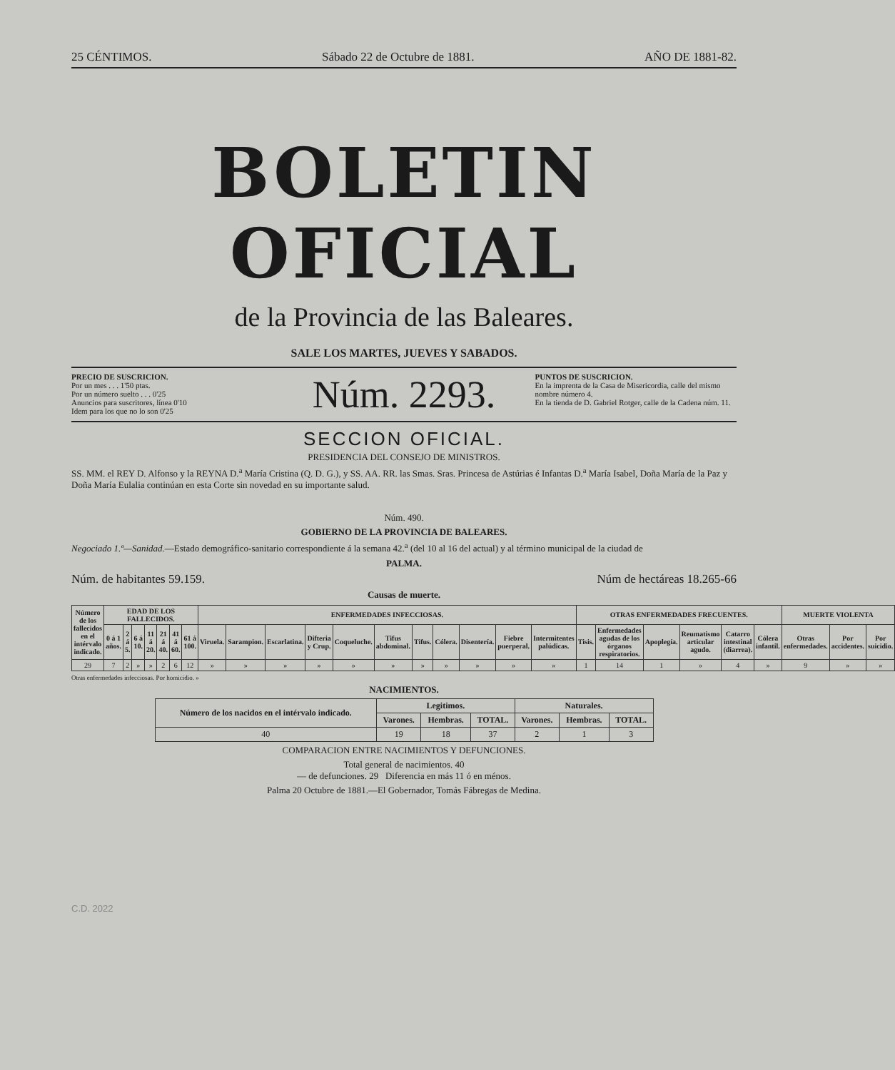25 CÉNTIMOS. Sábado 22 de Octubre de 1881. AÑO DE 1881-82.
BOLETIN OFICIAL
de la Provincia de las Baleares.
SALE LOS MARTES, JUEVES Y SABADOS.
PRECIO DE SUSCRICION.
Por un mes . . . 1'50 ptas.
Por un número suelto . . . 0'25
Anuncios para suscritores, línea 0'10
Idem para los que no lo son 0'25
Núm. 2293. PUNTOS DE SUSCRICION.
En la imprenta de la Casa de Misericordia, calle del mismo nombre número 4.
En la tienda de D. Gabriel Rotger, calle de la Cadena núm. 11.
SECCION OFICIAL.
PRESIDENCIA DEL CONSEJO DE MINISTROS.
SS. MM. el REY D. Alfonso y la REYNA D.<sup>a</sup> María Cristina (Q. D. G.), y SS. AA. RR. las Smas. Sras. Princesa de Astúrias é Infantas D.<sup>a</sup> María Isabel, Doña María de la Paz y Doña María Eulalia continúan en esta Corte sin novedad en su importante salud.
Núm. 490.
GOBIERNO DE LA PROVINCIA DE BALEARES.
Negociado 1.º—Sanidad.—Estado demográfico-sanitario correspondiente á la semana 42.<sup>a</sup> (del 10 al 16 del actual) y al término municipal de la ciudad de
PALMA.
Núm. de habitantes 59.159. Núm de hectáreas 18.265-66
Causas de muerte.
| Número de los fallecidos en el intérvalo indicado. | EDAD DE LOS FALLECIDOS. | | | | | | | ENFERMEDADES INFECCIOSAS. | | | | | | | | | | | OTRAS ENFERMEDADES FRECUENTES. | | | | | | MUERTE VIOLENTA | | |
| --- | --- | --- | --- | --- | --- | --- | --- | --- | --- | --- | --- | --- | --- | --- | --- | --- | --- | --- | --- | --- | --- | --- | --- | --- | --- | --- | --- |
| | 0 á 1 años. | 2 á 5. | 6 á 10. | 11 á 20. | 21 á 40. | 41 á 60. | 61 á 100. | Viruela. | Sarampion. | Escarlatina. | Difteria y Crup. | Coqueluche. | Tifus abdominal. | Tifus. | Cólera. | Disentería. | Fiebre puerperal. | Intermitentes palúdicas. | Tisis. | Enfermedades agudas de los órganos respiratorios. | Apoplegía. | Reumatismo articular agudo. | Catarro intestinal (diarrea). | Cólera infantil. | Otras enfermedades. | Por accidentes. | Por suicidio. |
| 29 | 7 | 2 | » | » | 2 | 6 | 12 | » | » | » | » | » | » | » | » | » | » | » | 1 | 14 | 1 | » | 4 | » | 9 | » | » |
Otras enfermedades infecciosas. Por homicidio. »
NACIMIENTOS.
| Número de los nacidos en el intérvalo indicado. | Legitimos. | | | Naturales. | | |
| --- | --- | --- | --- | --- | --- | --- |
| | Varones. | Hembras. | TOTAL. | Varones. | Hembras. | TOTAL. |
| 40 | 19 | 18 | 37 | 2 | 1 | 3 |
COMPARACION ENTRE NACIMIENTOS Y DEFUNCIONES.
Total general de nacimientos. 40
— de defunciones. 29 Diferencia en más 11 ó en ménos.
Palma 20 Octubre de 1881.—El Gobernador, Tomás Fábregas de Medina.
C.D. 2022